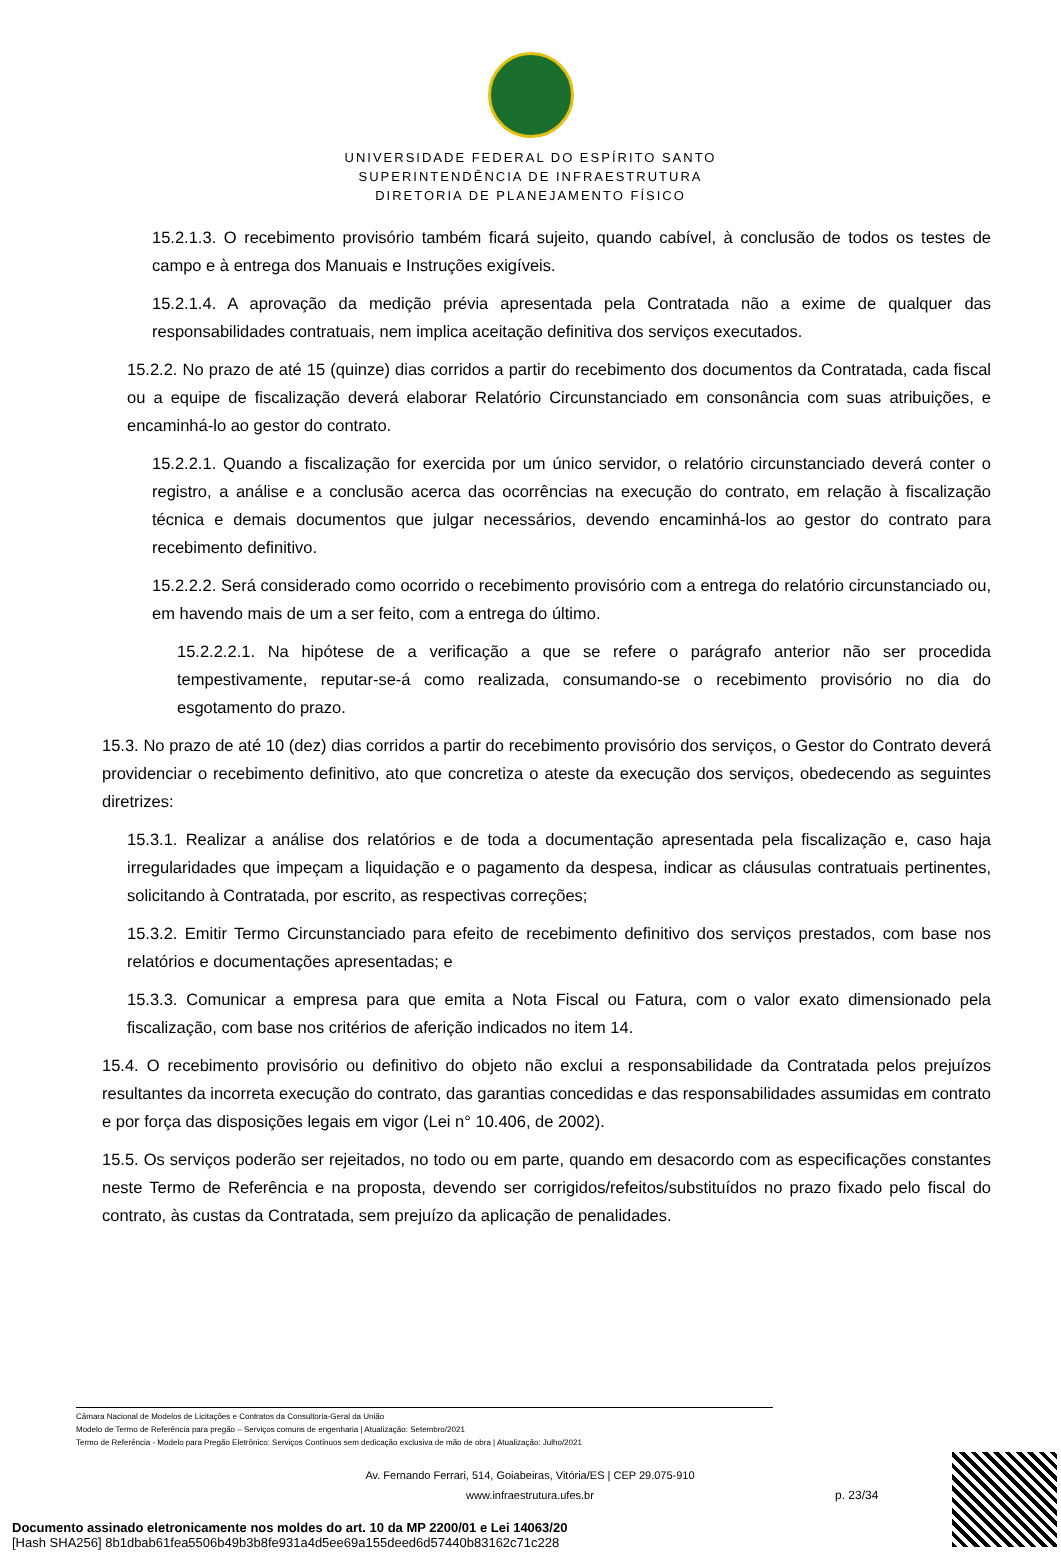UNIVERSIDADE FEDERAL DO ESPÍRITO SANTO
SUPERINTENDÊNCIA DE INFRAESTRUTURA
DIRETORIA DE PLANEJAMENTO FÍSICO
15.2.1.3. O recebimento provisório também ficará sujeito, quando cabível, à conclusão de todos os testes de campo e à entrega dos Manuais e Instruções exigíveis.
15.2.1.4. A aprovação da medição prévia apresentada pela Contratada não a exime de qualquer das responsabilidades contratuais, nem implica aceitação definitiva dos serviços executados.
15.2.2. No prazo de até 15 (quinze) dias corridos a partir do recebimento dos documentos da Contratada, cada fiscal ou a equipe de fiscalização deverá elaborar Relatório Circunstanciado em consonância com suas atribuições, e encaminhá-lo ao gestor do contrato.
15.2.2.1. Quando a fiscalização for exercida por um único servidor, o relatório circunstanciado deverá conter o registro, a análise e a conclusão acerca das ocorrências na execução do contrato, em relação à fiscalização técnica e demais documentos que julgar necessários, devendo encaminhá-los ao gestor do contrato para recebimento definitivo.
15.2.2.2. Será considerado como ocorrido o recebimento provisório com a entrega do relatório circunstanciado ou, em havendo mais de um a ser feito, com a entrega do último.
15.2.2.2.1. Na hipótese de a verificação a que se refere o parágrafo anterior não ser procedida tempestivamente, reputar-se-á como realizada, consumando-se o recebimento provisório no dia do esgotamento do prazo.
15.3. No prazo de até 10 (dez) dias corridos a partir do recebimento provisório dos serviços, o Gestor do Contrato deverá providenciar o recebimento definitivo, ato que concretiza o ateste da execução dos serviços, obedecendo as seguintes diretrizes:
15.3.1. Realizar a análise dos relatórios e de toda a documentação apresentada pela fiscalização e, caso haja irregularidades que impeçam a liquidação e o pagamento da despesa, indicar as cláusulas contratuais pertinentes, solicitando à Contratada, por escrito, as respectivas correções;
15.3.2. Emitir Termo Circunstanciado para efeito de recebimento definitivo dos serviços prestados, com base nos relatórios e documentações apresentadas; e
15.3.3. Comunicar a empresa para que emita a Nota Fiscal ou Fatura, com o valor exato dimensionado pela fiscalização, com base nos critérios de aferição indicados no item 14.
15.4. O recebimento provisório ou definitivo do objeto não exclui a responsabilidade da Contratada pelos prejuízos resultantes da incorreta execução do contrato, das garantias concedidas e das responsabilidades assumidas em contrato e por força das disposições legais em vigor (Lei n° 10.406, de 2002).
15.5. Os serviços poderão ser rejeitados, no todo ou em parte, quando em desacordo com as especificações constantes neste Termo de Referência e na proposta, devendo ser corrigidos/refeitos/substituídos no prazo fixado pelo fiscal do contrato, às custas da Contratada, sem prejuízo da aplicação de penalidades.
Câmara Nacional de Modelos de Licitações e Contratos da Consultoria-Geral da União
Modelo de Termo de Referência para pregão – Serviços comuns de engenharia | Atualização: Setembro/2021
Termo de Referência - Modelo para Pregão Eletrônico: Serviços Contínuos sem dedicação exclusiva de mão de obra | Atualização: Julho/2021
Av. Fernando Ferrari, 514, Goiabeiras, Vitória/ES | CEP 29.075-910
www.infraestrutura.ufes.br
p. 23/34
Documento assinado eletronicamente nos moldes do art. 10 da MP 2200/01 e Lei 14063/20
[Hash SHA256] 8b1dbab61fea5506b49b3b8fe931a4d5ee69a155deed6d57440b83162c71c228